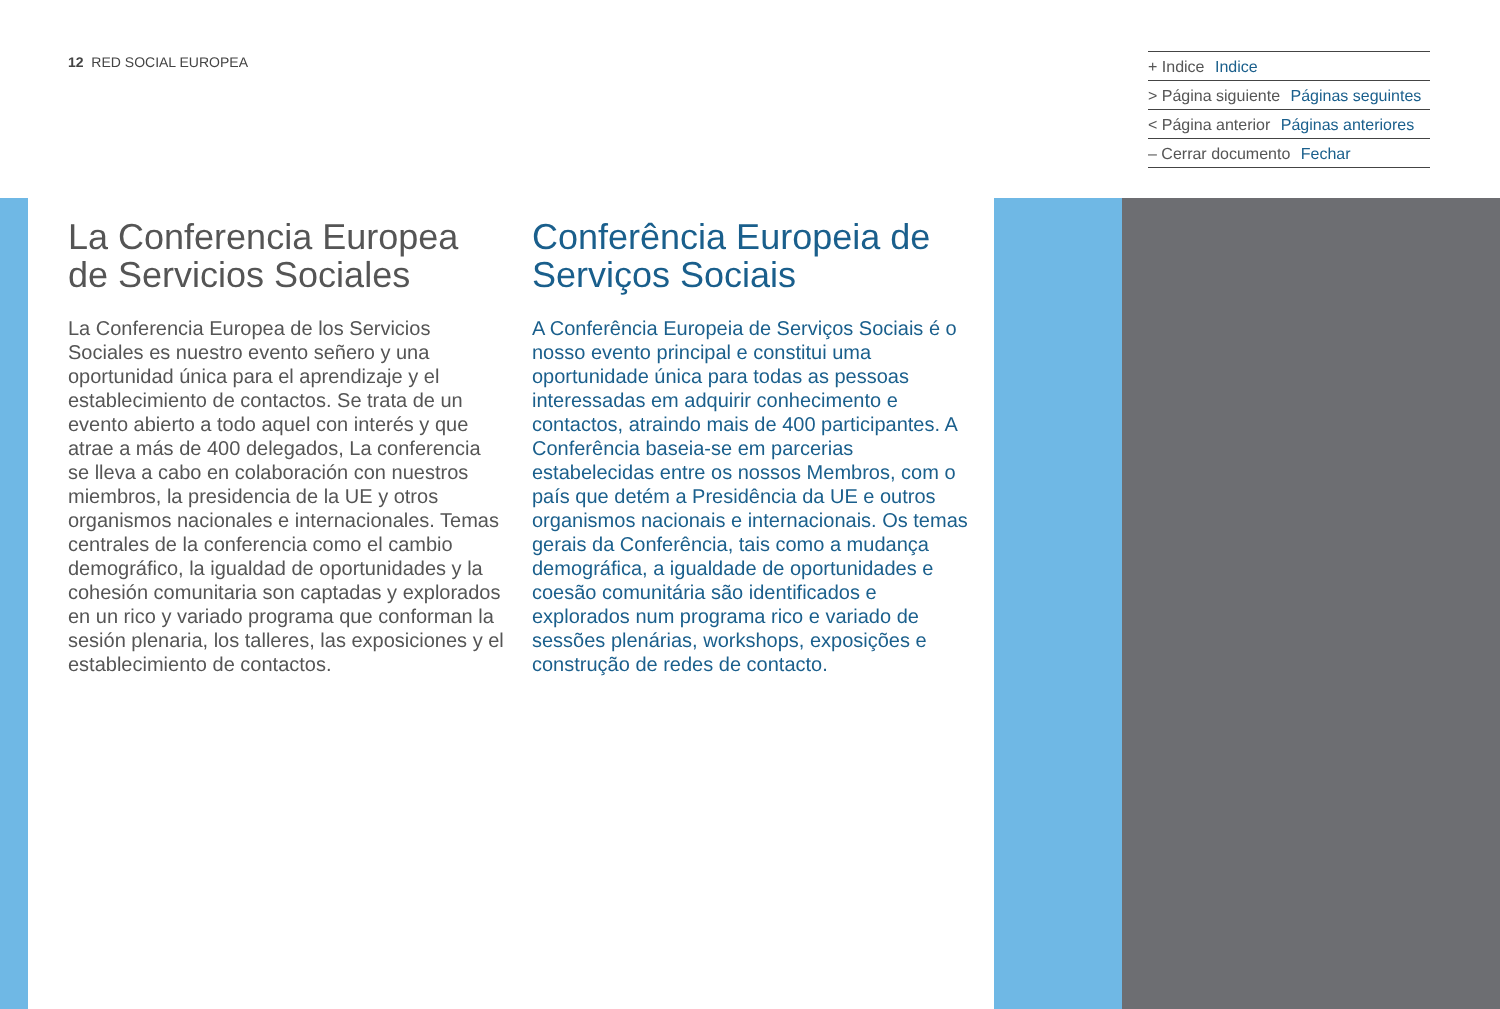12 RED SOCIAL EUROPEA
+ Indice Indice
> Página siguiente Páginas seguintes
< Página anterior Páginas anteriores
– Cerrar documento Fechar
La Conferencia Europea de Servicios Sociales
La Conferencia Europea de los Servicios Sociales es nuestro evento señero y una oportunidad única para el aprendizaje y el establecimiento de contactos. Se trata de un evento abierto a todo aquel con interés y que atrae a más de 400 delegados, La conferencia se lleva a cabo en colaboración con nuestros miembros, la presidencia de la UE y otros organismos nacionales e internacionales. Temas centrales de la conferencia como el cambio demográfico, la igualdad de oportunidades y la cohesión comunitaria son captadas y explorados en un rico y variado programa que conforman la sesión plenaria, los talleres, las exposiciones y el establecimiento de contactos.
Conferência Europeia de Serviços Sociais
A Conferência Europeia de Serviços Sociais é o nosso evento principal e constitui uma oportunidade única para todas as pessoas interessadas em adquirir conhecimento e contactos, atraindo mais de 400 participantes. A Conferência baseia-se em parcerias estabelecidas entre os nossos Membros, com o país que detém a Presidência da UE e outros organismos nacionais e internacionais. Os temas gerais da Conferência, tais como a mudança demográfica, a igualdade de oportunidades e coesão comunitária são identificados e explorados num programa rico e variado de sessões plenárias, workshops, exposições e construção de redes de contacto.